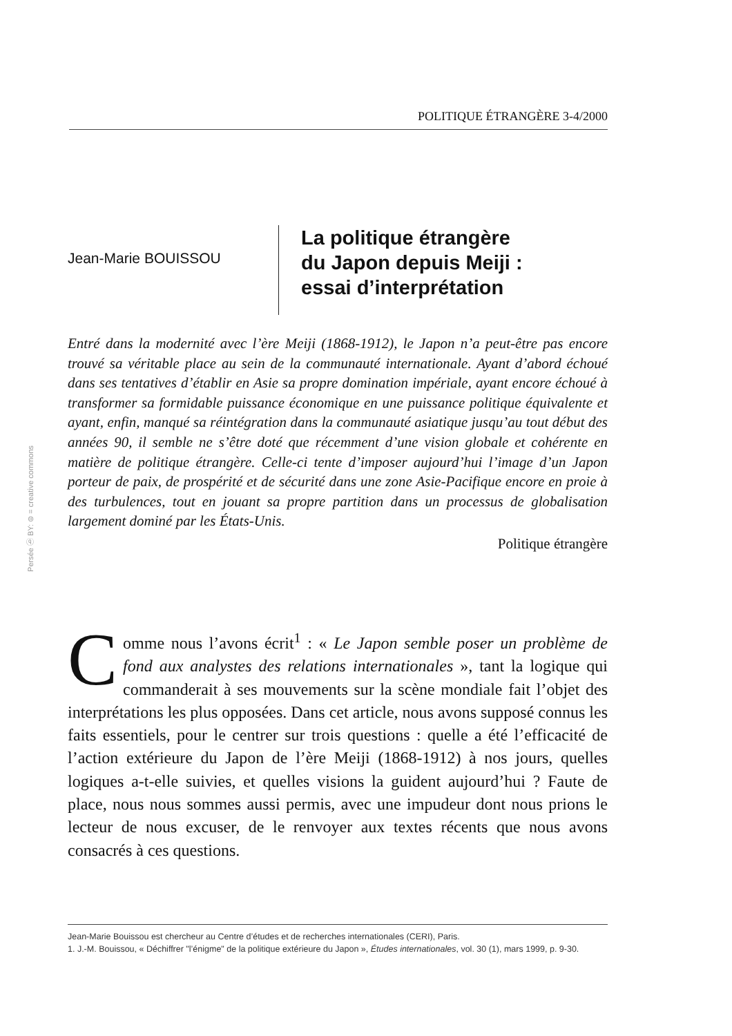POLITIQUE ÉTRANGÈRE 3-4/2000
Jean-Marie BOUISSOU
La politique étrangère
du Japon depuis Meiji :
essai d’interprétation
Entré dans la modernité avec l’ère Meiji (1868-1912), le Japon n’a peut-être pas encore trouvé sa véritable place au sein de la communauté internationale. Ayant d’abord échoué dans ses tentatives d’établir en Asie sa propre domination impériale, ayant encore échoué à transformer sa formidable puissance économique en une puissance politique équivalente et ayant, enfin, manqué sa réintégration dans la communauté asiatique jusqu’au tout début des années 90, il semble ne s’être doté que récemment d’une vision globale et cohérente en matière de politique étrangère. Celle-ci tente d’imposer aujourd’hui l’image d’un Japon porteur de paix, de prospérité et de sécurité dans une zone Asie-Pacifique encore en proie à des turbulences, tout en jouant sa propre partition dans un processus de globalisation largement dominé par les États-Unis.
Politique étrangère
Persée ⓑ BY: ⊜ = creative commons
Comme nous l’avons écrit<sup>1</sup> : « Le Japon semble poser un problème de fond aux analystes des relations internationales », tant la logique qui commanderait à ses mouvements sur la scène mondiale fait l’objet des interprétations les plus opposées. Dans cet article, nous avons supposé connus les faits essentiels, pour le centrer sur trois questions : quelle a été l’efficacité de l’action extérieure du Japon de l’ère Meiji (1868-1912) à nos jours, quelles logiques a-t-elle suivies, et quelles visions la guident aujourd’hui ? Faute de place, nous nous sommes aussi permis, avec une impudeur dont nous prions le lecteur de nous excuser, de le renvoyer aux textes récents que nous avons consacrés à ces questions.
Jean-Marie Bouissou est chercheur au Centre d’études et de recherches internationales (CERI), Paris.
1. J.-M. Bouissou, « Déchiffrer "l’énigme" de la politique extérieure du Japon », Études internationales, vol. 30 (1), mars 1999, p. 9-30.